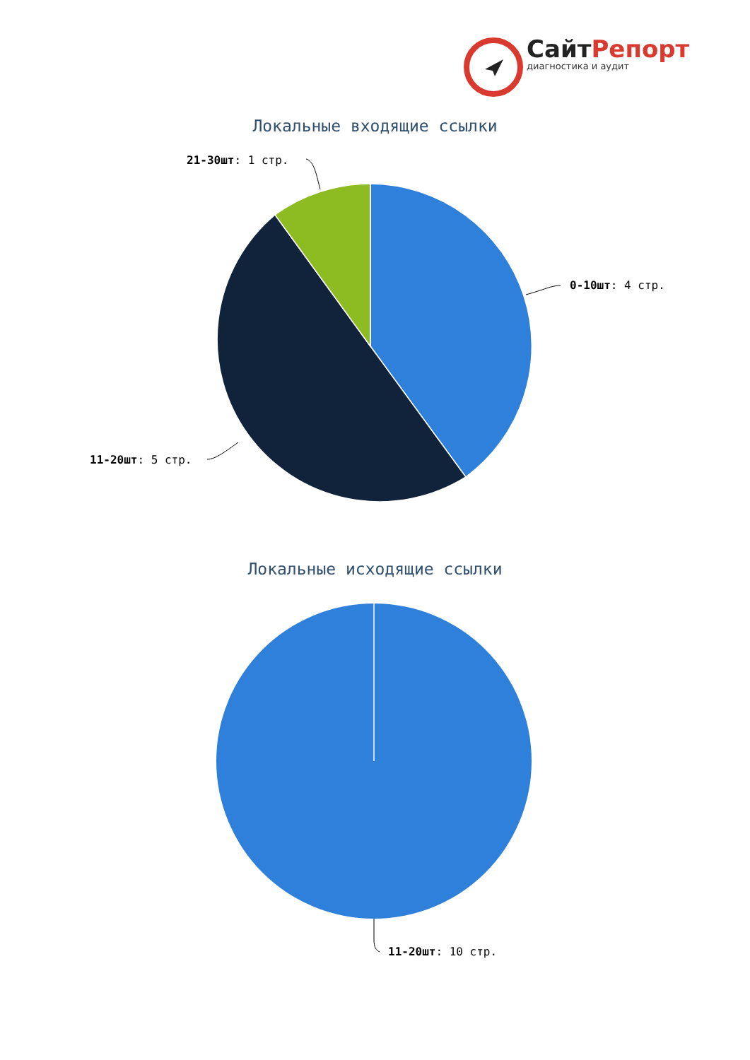СайтРепорт
диагностика и аудит
Локальные входящие ссылки
21-30шт: 1 стр.
0-10шт: 4 стр.
11-20шт: 5 стр.
Локальные исходящие ссылки
11-20шт: 10 стр.